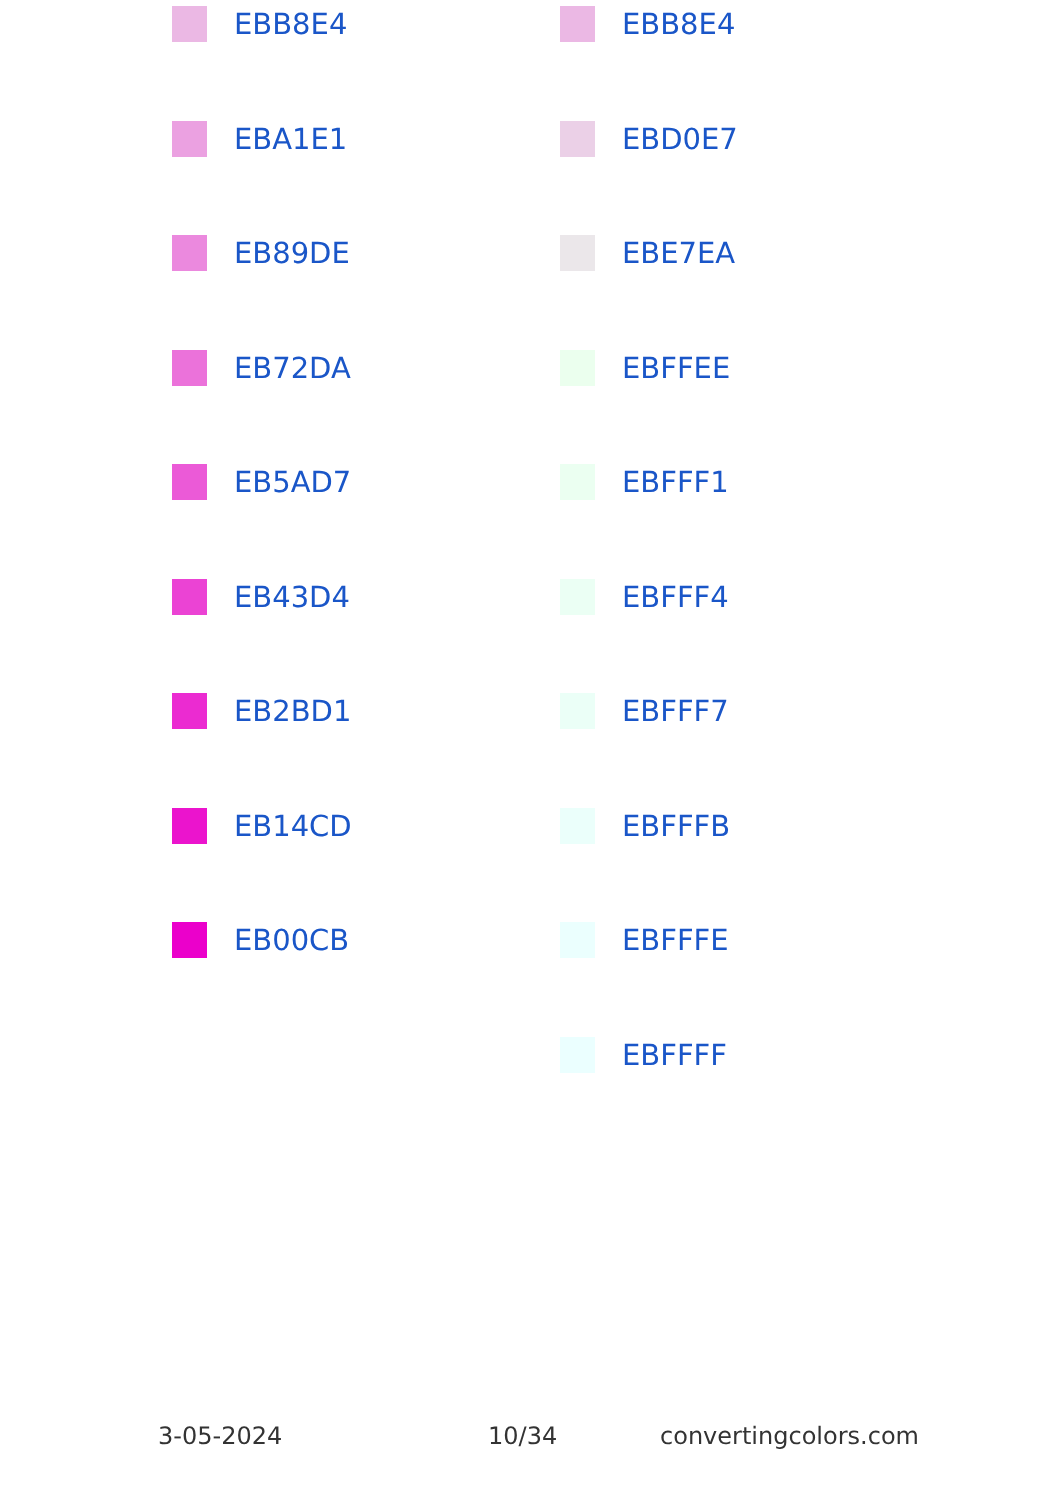EBB8E4
EBA1E1
EB89DE
EB72DA
EB5AD7
EB43D4
EB2BD1
EB14CD
EB00CB
EBB8E4
EBD0E7
EBE7EA
EBFFEE
EBFFF1
EBFFF4
EBFFF7
EBFFFB
EBFFFE
EBFFFF
3-05-2024 10/34 convertingcolors.com